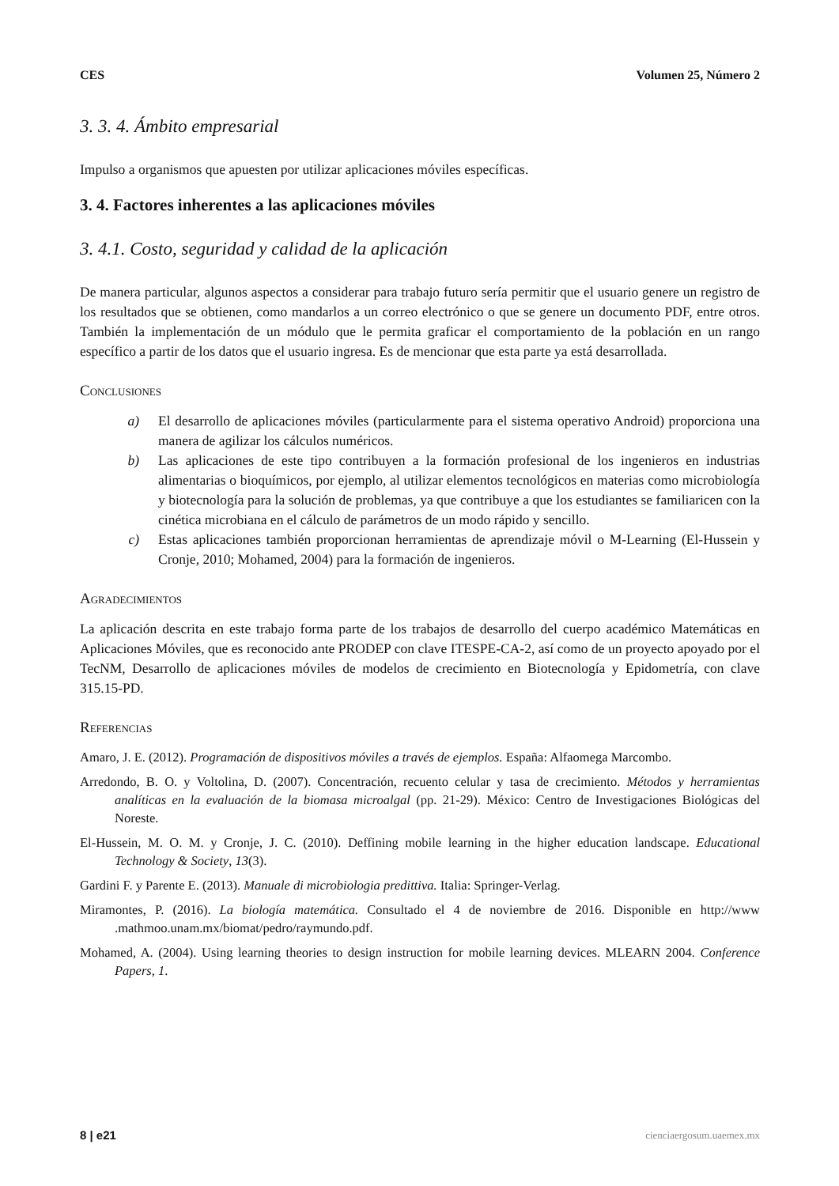CES Volumen 25, Número 2
3. 3. 4. Ámbito empresarial
Impulso a organismos que apuesten por utilizar aplicaciones móviles específicas.
3. 4. Factores inherentes a las aplicaciones móviles
3. 4.1. Costo, seguridad y calidad de la aplicación
De manera particular, algunos aspectos a considerar para trabajo futuro sería permitir que el usuario genere un registro de los resultados que se obtienen, como mandarlos a un correo electrónico o que se genere un documento PDF, entre otros. También la implementación de un módulo que le permita graficar el comportamiento de la población en un rango específico a partir de los datos que el usuario ingresa. Es de mencionar que esta parte ya está desarrollada.
Conclusiones
a) El desarrollo de aplicaciones móviles (particularmente para el sistema operativo Android) proporciona una manera de agilizar los cálculos numéricos.
b) Las aplicaciones de este tipo contribuyen a la formación profesional de los ingenieros en industrias alimentarias o bioquímicos, por ejemplo, al utilizar elementos tecnológicos en materias como microbiología y biotecnología para la solución de problemas, ya que contribuye a que los estudiantes se familiaricen con la cinética microbiana en el cálculo de parámetros de un modo rápido y sencillo.
c) Estas aplicaciones también proporcionan herramientas de aprendizaje móvil o M-Learning (El-Hussein y Cronje, 2010; Mohamed, 2004) para la formación de ingenieros.
Agradecimientos
La aplicación descrita en este trabajo forma parte de los trabajos de desarrollo del cuerpo académico Matemáticas en Aplicaciones Móviles, que es reconocido ante PRODEP con clave ITESPE-CA-2, así como de un proyecto apoyado por el TecNM, Desarrollo de aplicaciones móviles de modelos de crecimiento en Biotecnología y Epidometría, con clave 315.15-PD.
Referencias
Amaro, J. E. (2012). Programación de dispositivos móviles a través de ejemplos. España: Alfaomega Marcombo.
Arredondo, B. O. y Voltolina, D. (2007). Concentración, recuento celular y tasa de crecimiento. Métodos y herramientas analíticas en la evaluación de la biomasa microalgal (pp. 21-29). México: Centro de Investigaciones Biológicas del Noreste.
El-Hussein, M. O. M. y Cronje, J. C. (2010). Deffining mobile learning in the higher education landscape. Educational Technology & Society, 13(3).
Gardini F. y Parente E. (2013). Manuale di microbiologia predittiva. Italia: Springer-Verlag.
Miramontes, P. (2016). La biología matemática. Consultado el 4 de noviembre de 2016. Disponible en http://www .mathmoo.unam.mx/biomat/pedro/raymundo.pdf.
Mohamed, A. (2004). Using learning theories to design instruction for mobile learning devices. MLEARN 2004. Conference Papers, 1.
8 | e21 cienciaergosum.uaemex.mx